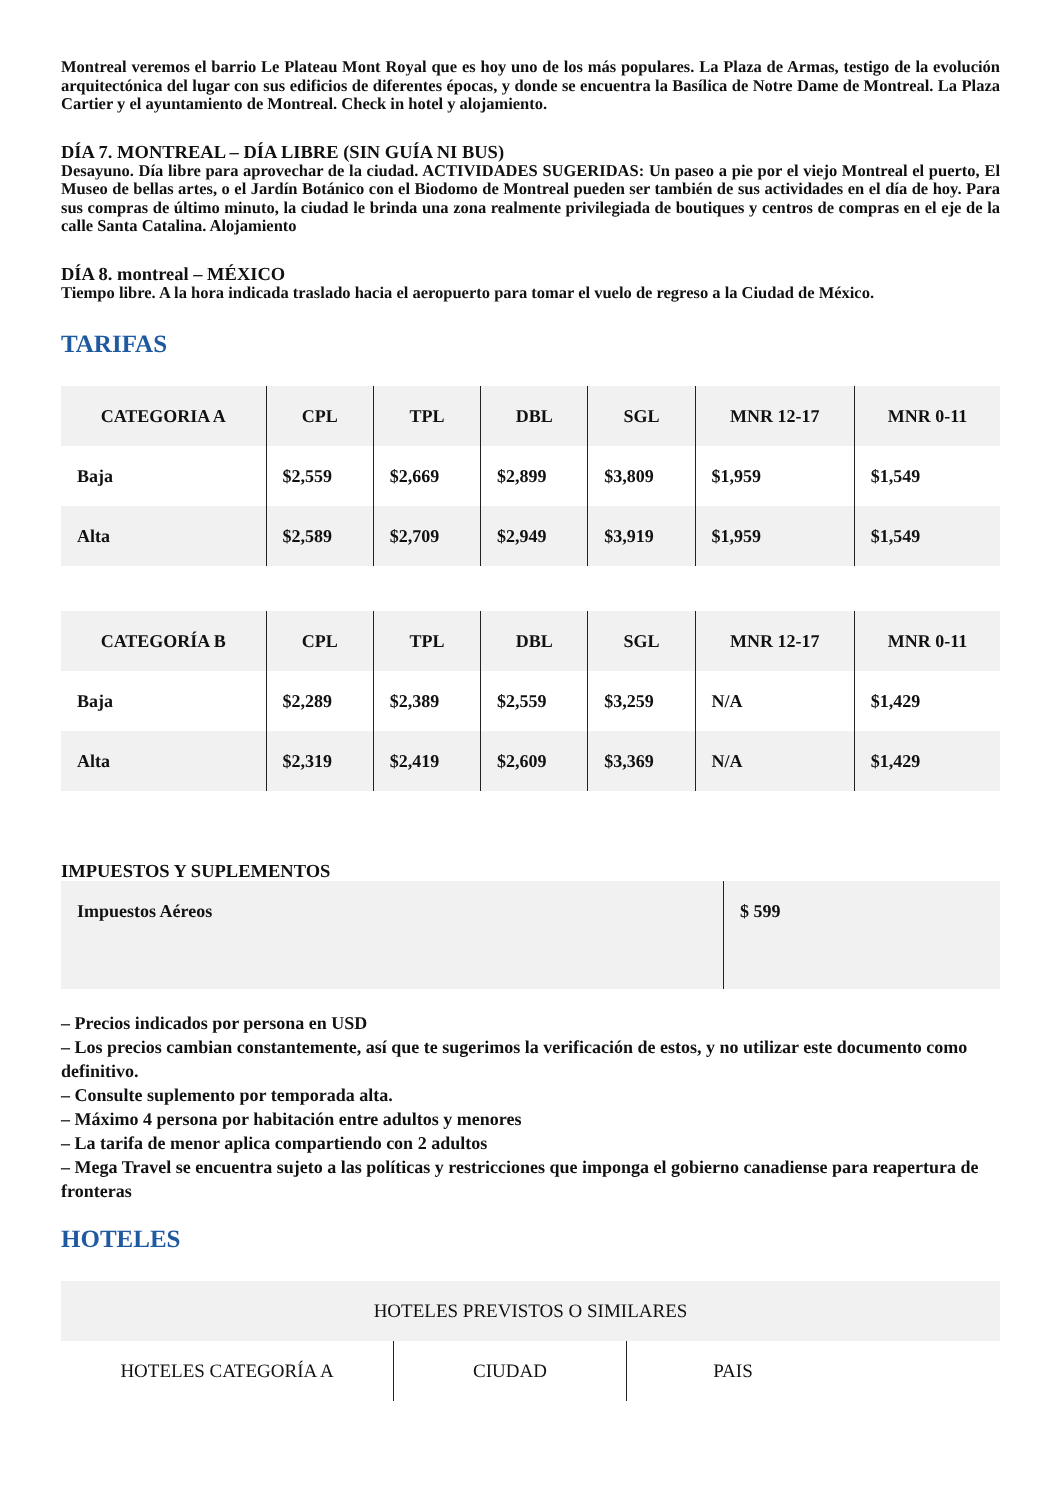Montreal veremos el barrio Le Plateau Mont Royal que es hoy uno de los más populares. La Plaza de Armas, testigo de la evolución arquitectónica del lugar con sus edificios de diferentes épocas, y donde se encuentra la Basílica de Notre Dame de Montreal. La Plaza Cartier y el ayuntamiento de Montreal. Check in hotel y alojamiento.
DÍA 7. MONTREAL – DÍA LIBRE (SIN GUÍA NI BUS)
Desayuno. Día libre para aprovechar de la ciudad. ACTIVIDADES SUGERIDAS: Un paseo a pie por el viejo Montreal el puerto, El Museo de bellas artes, o el Jardín Botánico con el Biodomo de Montreal pueden ser también de sus actividades en el día de hoy. Para sus compras de último minuto, la ciudad le brinda una zona realmente privilegiada de boutiques y centros de compras en el eje de la calle Santa Catalina. Alojamiento
DÍA 8. montreal – MÉXICO
Tiempo libre. A la hora indicada traslado hacia el aeropuerto para tomar el vuelo de regreso a la Ciudad de México.
TARIFAS
| CATEGORIA A | CPL | TPL | DBL | SGL | MNR 12-17 | MNR 0-11 |
| --- | --- | --- | --- | --- | --- | --- |
| Baja | $2,559 | $2,669 | $2,899 | $3,809 | $1,959 | $1,549 |
| Alta | $2,589 | $2,709 | $2,949 | $3,919 | $1,959 | $1,549 |
| CATEGORÍA B | CPL | TPL | DBL | SGL | MNR 12-17 | MNR 0-11 |
| --- | --- | --- | --- | --- | --- | --- |
| Baja | $2,289 | $2,389 | $2,559 | $3,259 | N/A | $1,429 |
| Alta | $2,319 | $2,419 | $2,609 | $3,369 | N/A | $1,429 |
IMPUESTOS Y SUPLEMENTOS
| Impuestos Aéreos | $ 599 |
– Precios indicados por persona en USD
– Los precios cambian constantemente, así que te sugerimos la verificación de estos, y no utilizar este documento como definitivo.
– Consulte suplemento por temporada alta.
– Máximo 4 persona por habitación entre adultos y menores
– La tarifa de menor aplica compartiendo con 2 adultos
– Mega Travel se encuentra sujeto a las políticas y restricciones que imponga el gobierno canadiense para reapertura de fronteras
HOTELES
| HOTELES PREVISTOS O SIMILARES | | | |
| --- | --- | --- | --- |
| HOTELES CATEGORÍA A | CIUDAD | PAIS | |